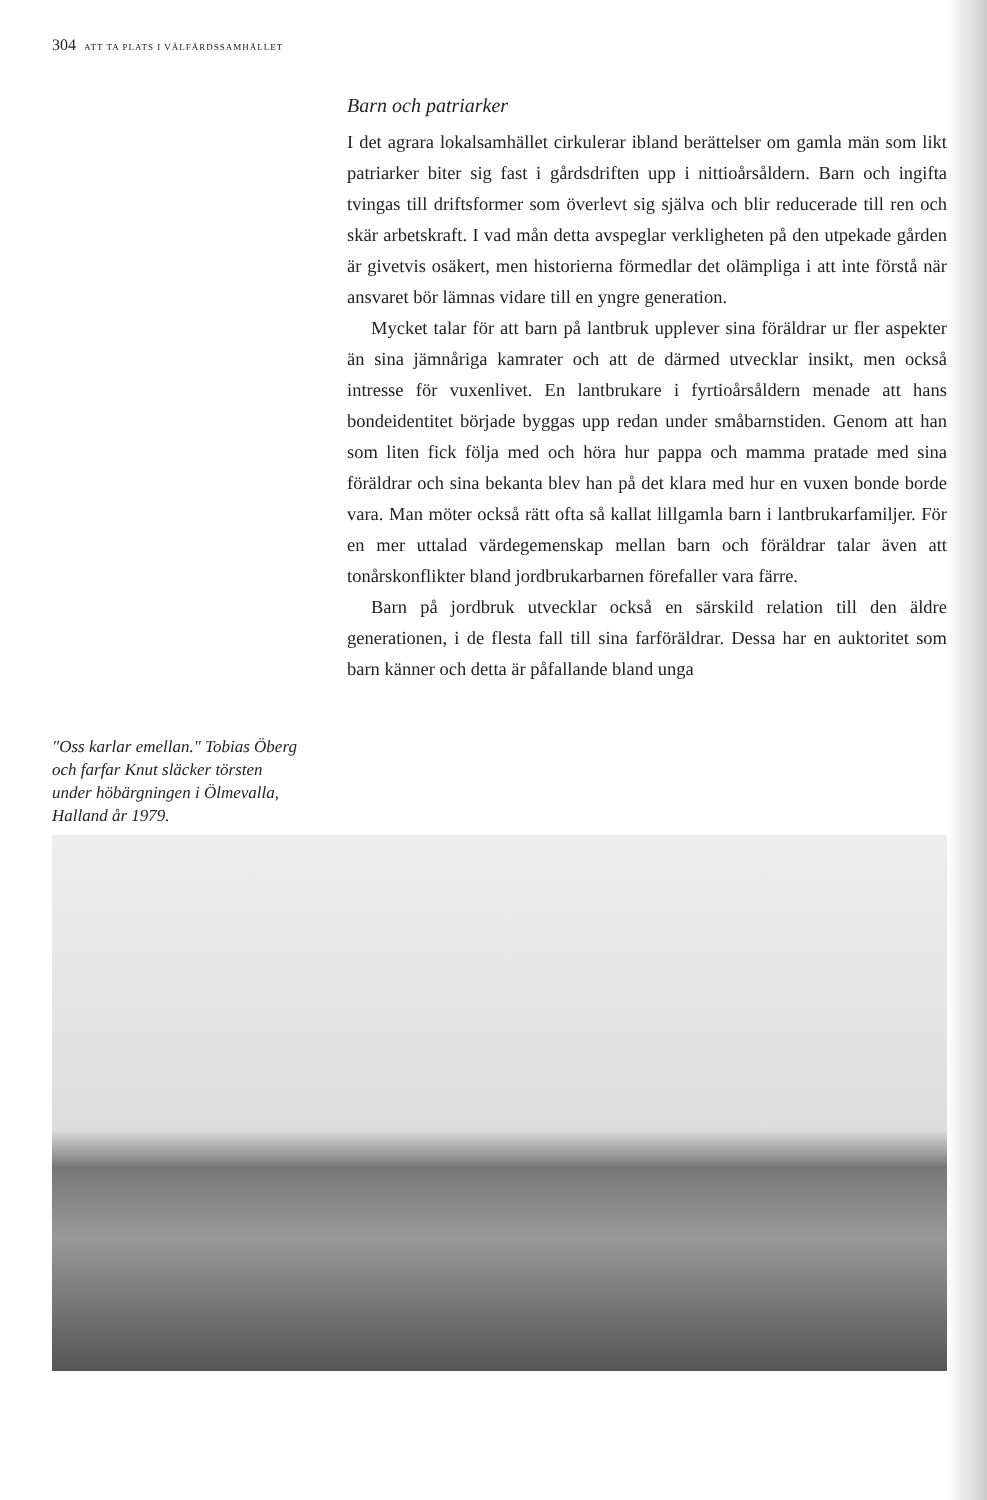304 ATT TA PLATS I VÄLFÄRDSSAMHÄLLET
"Oss karlar emellan." Tobias Öberg och farfar Knut släcker törsten under höbärgningen i Ölmevalla, Halland år 1979.
Barn och patriarker
I det agrara lokalsamhället cirkulerar ibland berättelser om gamla män som likt patriarker biter sig fast i gårdsdriften upp i nittioårsåldern. Barn och ingifta tvingas till driftsformer som överlevt sig själva och blir reducerade till ren och skär arbetskraft. I vad mån detta avspeglar verkligheten på den utpekade gården är givetvis osäkert, men historierna förmedlar det olämpliga i att inte förstå när ansvaret bör lämnas vidare till en yngre generation.
Mycket talar för att barn på lantbruk upplever sina föräldrar ur fler aspekter än sina jämnåriga kamrater och att de därmed utvecklar insikt, men också intresse för vuxenlivet. En lantbrukare i fyrtioårsåldern menade att hans bondeidentitet började byggas upp redan under småbarnstiden. Genom att han som liten fick följa med och höra hur pappa och mamma pratade med sina föräldrar och sina bekanta blev han på det klara med hur en vuxen bonde borde vara. Man möter också rätt ofta så kallat lillgamla barn i lantbrukarfamiljer. För en mer uttalad värdegemenskap mellan barn och föräldrar talar även att tonårskonflikter bland jordbrukarbarnen förefaller vara färre.
Barn på jordbruk utvecklar också en särskild relation till den äldre generationen, i de flesta fall till sina farföräldrar. Dessa har en auktoritet som barn känner och detta är påfallande bland unga